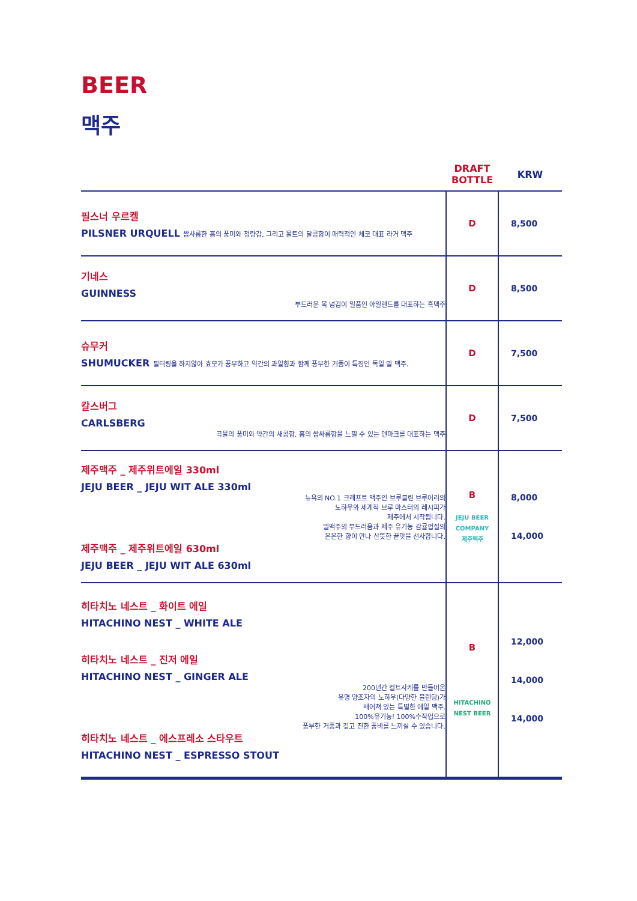BEER
맥주
| | DRAFT BOTTLE | KRW |
| --- | --- | --- |
| 필스너 우르켈 PILSNER URQUELL 쌉사름한 홉의 풍미와 청량감, 그리고 몰트의 달콤함이 매력적인 체코 대표 라거 맥주 | D | 8,500 |
| 기네스 GUINNESS 부드러운 목 넘김이 일품인 아일랜드를 대표하는 흑맥주 | D | 8,500 |
| 슈무커 SHUMUCKER 필터링을 하지않아 효모가 풍부하고 약간의 과일향과 함께 풍부한 거품이 특징인 독일 밀 맥주. | D | 7,500 |
| 칼스버그 CARLSBERG 곡물의 풍미와 약간의 새콤함, 홉의 쌉싸름함을 느낄 수 있는 덴마크를 대표하는 맥주 | D | 7,500 |
| 제주맥주 _ 제주위트에일 330ml JEJU BEER _ JEJU WIT ALE 330ml 뉴욕의 NO.1 크래프트 맥주인 브루클린 브루어리의 노하우와 세계적 브루 마스터의 레시피가 제주에서 시작됩니다. 밀맥주의 부드러움과 제주 유기농 감귤껍질의 은은한 향이 만나 산뜻한 끝맛을 선사합니다. 제주맥주 _ 제주위트에일 630ml JEJU BEER _ JEJU WIT ALE 630ml | B JEJU BEER COMPANY 제주맥주 | 8,000 14,000 |
| 히타치노 네스트 _ 화이트 에일 HITACHINO NEST _ WHITE ALE 히타치노 네스트 _ 진저 에일 HITACHINO NEST _ GINGER ALE 200년간 컬트사케를 만들어온 유명 양조자의 노하우(다양한 블렌딩)가 배어져 있는 특별한 에일 맥주. 100%유기농! 100%수작업으로 풍부한 거품과 깊고 진한 풍비를 느끼실 수 있습니다. 히타치노 네스트 _ 에스프레소 스타우트 HITACHINO NEST _ ESPRESSO STOUT | B HITACHINO NEST BEER | 12,000 14,000 14,000 |